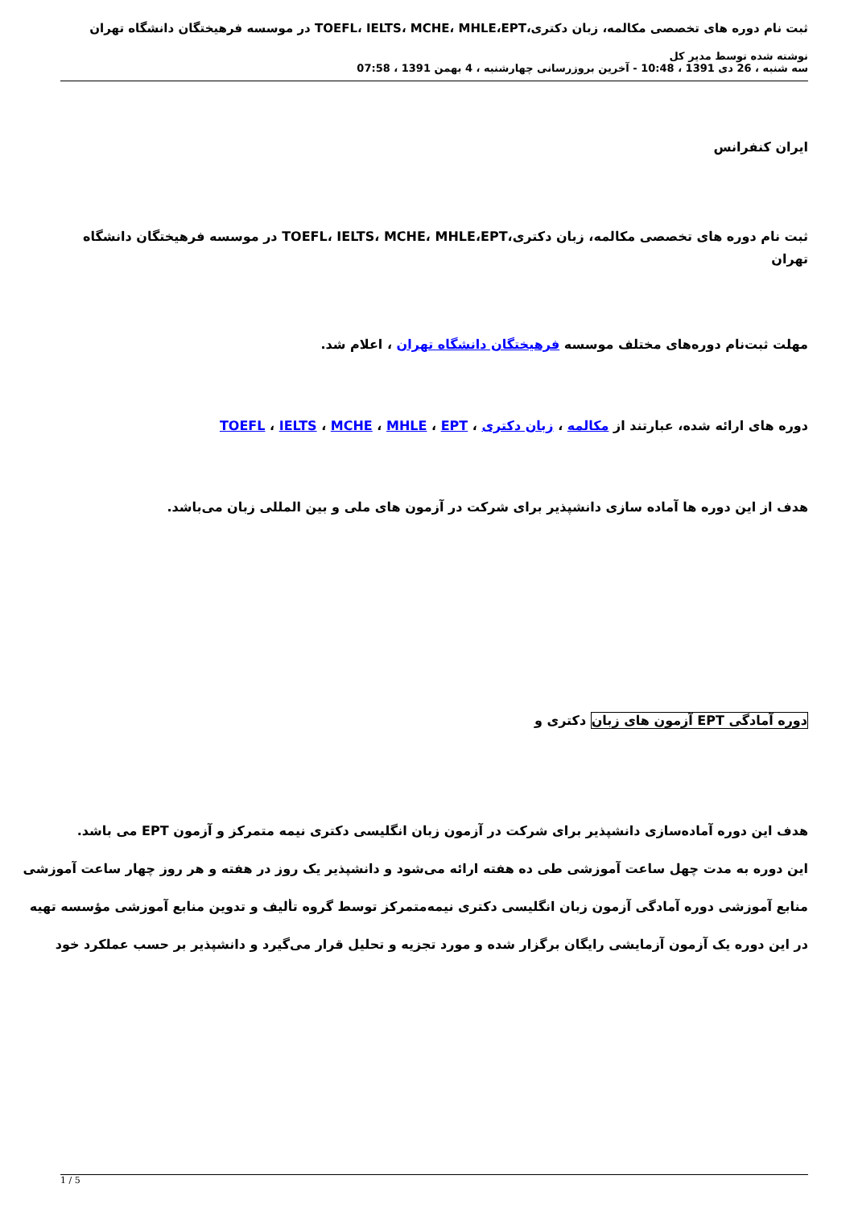ثبت نام دوره های تخصصی مکالمه، زبان دکتری،TOEFL، IELTS، MCHE، MHLE،EPT در موسسه فرهیختگان دانشگاه تهران
نوشته شده توسط مدیر کل
سه شنبه ، 26 دی 1391 ، 10:48 - آخرین بروزرسانی چهارشنبه ، 4 بهمن 1391 ، 07:58
ایران کنفرانس
ثبت نام دوره های تخصصی مکالمه، زبان دکتری،TOEFL، IELTS، MCHE، MHLE،EPT در موسسه فرهیختگان دانشگاه تهران
مهلت ثبت‌نام دوره‌های مختلف موسسه فرهیختگان دانشگاه تهران ، اعلام شد.
دوره های ارائه شده، عبارتند از مکالمه ، زبان دکتری ، TOEFL ، IELTS ، MCHE ، MHLE ، EPT
هدف از این دوره ها آماده سازی دانشپذیر برای شرکت در آزمون های ملی و بین المللی زبان می‌باشد.
دوره آمادگی EPT آزمون های زبان دکتری و
هدف این دوره آماده‌سازی دانشپذیر برای شرکت در آزمون زبان انگلیسی دکتری نیمه متمرکز و آزمون EPT می باشد.
این دوره به مدت چهل ساعت آموزشی طی ده هفته ارائه می‌شود و دانشپذیر یک روز در هفته و هر روز چهار ساعت آموزشی
منابع آموزشی دوره آمادگی آزمون زبان انگلیسی دکتری نیمه‌متمرکز توسط گروه تألیف و تدوین منابع آموزشی مؤسسه تهیه
در این دوره یک آزمون آزمایشی رایگان برگزار شده و مورد تجزیه و تحلیل قرار می‌گیرد و دانشپذیر بر حسب عملکرد خود
1 / 5